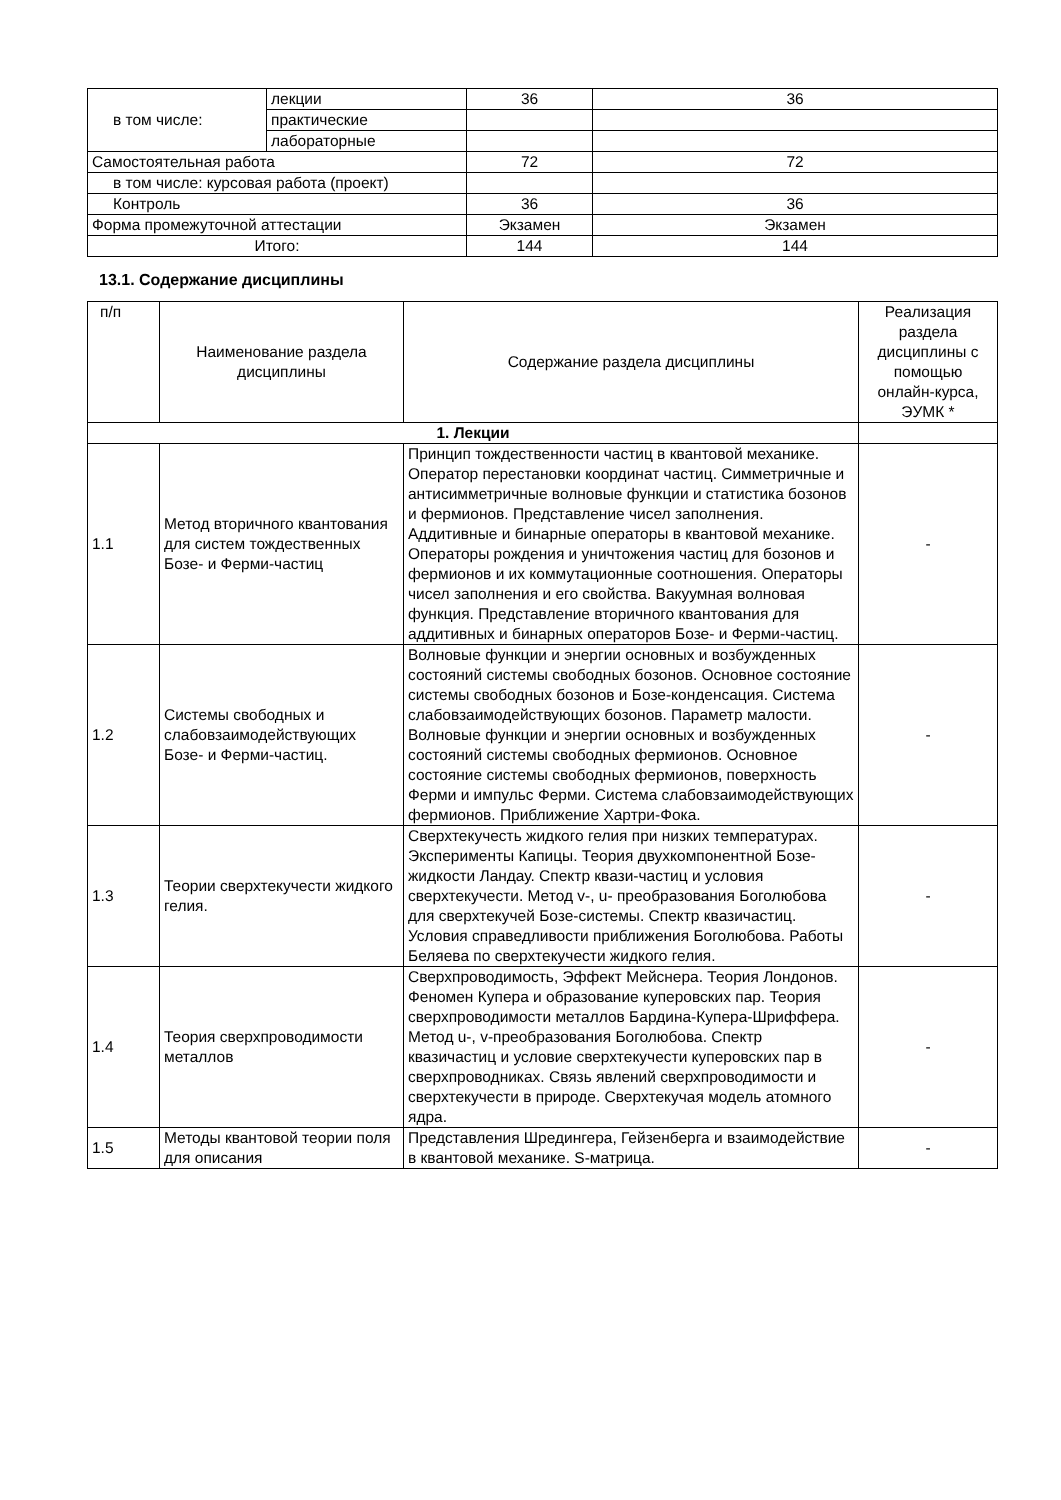| в том числе: | лекции | 36 | 36 |
| | практические | | |
| | лабораторные | | |
| Самостоятельная работа | | 72 | 72 |
| в том числе: курсовая работа (проект) | | | |
| Контроль | | 36 | 36 |
| Форма промежуточной аттестации | | Экзамен | Экзамен |
| Итого: | | 144 | 144 |
13.1. Содержание дисциплины
| п/п | Наименование раздела дисциплины | Содержание раздела дисциплины | Реализация раздела дисциплины с помощью онлайн-курса, ЭУМК * |
| --- | --- | --- | --- |
| 1. Лекции | | | |
| 1.1 | Метод вторичного квантования для систем тождественных Бозе- и Ферми-частиц | Принцип тождественности частиц в квантовой механике. Оператор перестановки координат частиц. Симметричные и антисимметричные волновые функции и статистика бозонов и фермионов. Представление чисел заполнения. Аддитивные и бинарные операторы в квантовой механике. Операторы рождения и уничтожения частиц для бозонов и фермионов и их коммутационные соотношения. Операторы чисел заполнения и его свойства. Вакуумная волновая функция. Представление вторичного квантования для аддитивных и бинарных операторов Бозе- и Ферми-частиц. | - |
| 1.2 | Системы свободных и слабовзаимодействующих Бозе- и Ферми-частиц. | Волновые функции и энергии основных и возбужденных состояний системы свободных бозонов. Основное состояние системы свободных бозонов и Бозе-конденсация. Система слабовзаимодействующих бозонов. Параметр малости. Волновые функции и энергии основных и возбужденных состояний системы свободных фермионов. Основное состояние системы свободных фермионов, поверхность Ферми и импульс Ферми. Система слабовзаимодействующих фермионов. Приближение Хартри-Фока. | - |
| 1.3 | Теории сверхтекучести жидкого гелия. | Сверхтекучесть жидкого гелия при низких температурах. Эксперименты Капицы. Теория двухкомпонентной Бозе-жидкости Ландау. Спектр квази-частиц и условия сверхтекучести. Метод v-, u- преобразования Боголюбова для сверхтекучей Бозе-системы. Спектр квазичастиц. Условия справедливости приближения Боголюбова. Работы Беляева по сверхтекучести жидкого гелия. | - |
| 1.4 | Теория сверхпроводимости металлов | Сверхпроводимость, Эффект Мейснера. Теория Лондонов. Феномен Купера и образование куперовских пар. Теория сверхпроводимости металлов Бардина-Купера-Шриффера. Метод u-, v-преобразования Боголюбова. Спектр квазичастиц и условие сверхтекучести куперовских пар в сверхпроводниках. Связь явлений сверхпроводимости и сверхтекучести в природе. Сверхтекучая модель атомного ядра. | - |
| 1.5 | Методы квантовой теории поля для описания | Представления Шредингера, Гейзенберга и взаимодействие в квантовой механике. S-матрица. | - |